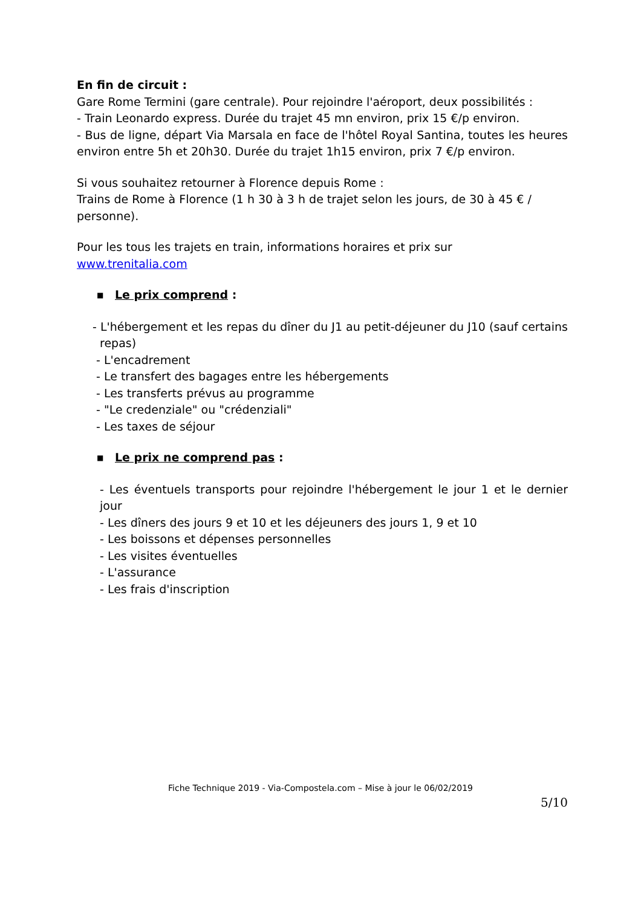En fin de circuit :
Gare Rome Termini (gare centrale). Pour rejoindre l'aéroport, deux possibilités :
- Train Leonardo express. Durée du trajet 45 mn environ, prix 15 €/p environ.
- Bus de ligne, départ Via Marsala en face de l'hôtel Royal Santina, toutes les heures environ entre 5h et 20h30. Durée du trajet 1h15 environ, prix 7 €/p environ.
Si vous souhaitez retourner à Florence depuis Rome :
Trains de Rome à Florence (1 h 30 à 3 h de trajet selon les jours, de 30 à 45 € / personne).
Pour les tous les trajets en train, informations horaires et prix sur
www.trenitalia.com
■ Le prix comprend :
- L'hébergement et les repas du dîner du J1 au petit-déjeuner du J10 (sauf certains repas)
- L'encadrement
- Le transfert des bagages entre les hébergements
- Les transferts prévus au programme
- "Le credenziale" ou "crédenziali"
- Les taxes de séjour
■ Le prix ne comprend pas :
- Les éventuels transports pour rejoindre l'hébergement le jour 1 et le dernier jour
- Les dîners des jours 9 et 10 et les déjeuners des jours 1, 9 et 10
- Les boissons et dépenses personnelles
- Les visites éventuelles
- L'assurance
- Les frais d'inscription
Fiche Technique 2019 - Via-Compostela.com – Mise à jour le 06/02/2019
5/10